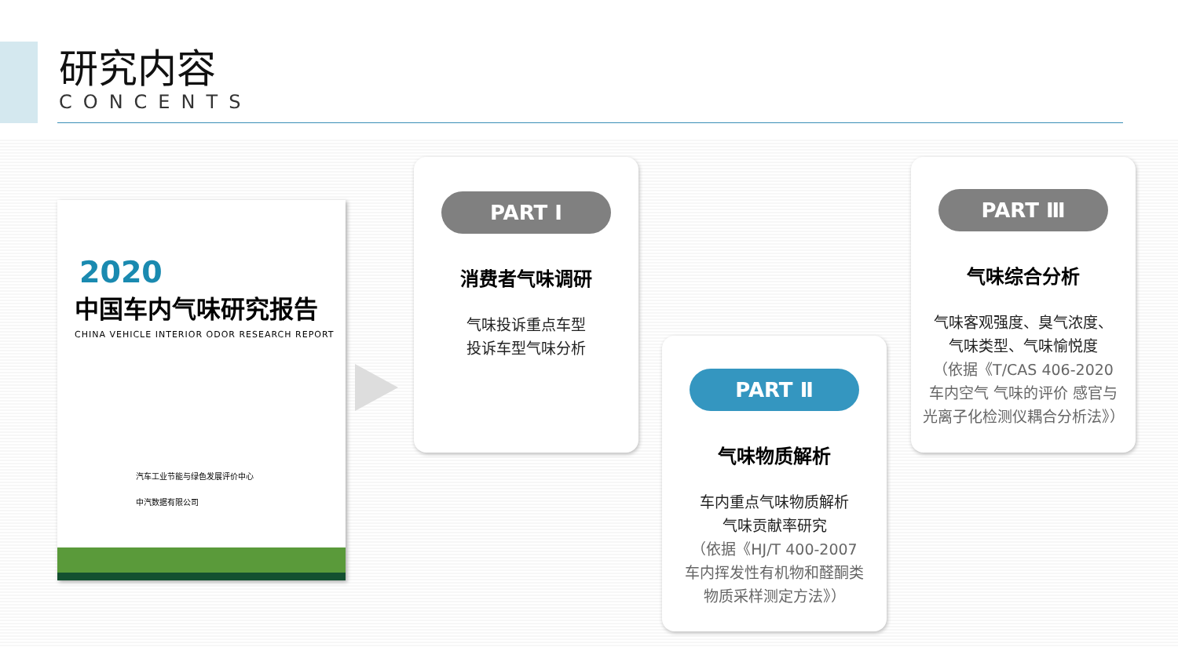研究内容
CONCENTS
2020
中国车内气味研究报告
CHINA VEHICLE INTERIOR ODOR RESEARCH REPORT
汽车工业节能与绿色发展评价中心
中汽数据有限公司
PART Ⅰ
消费者气味调研
气味投诉重点车型
投诉车型气味分析
PART Ⅱ
气味物质解析
车内重点气味物质解析
气味贡献率研究
（依据《HJ/T 400-2007
车内挥发性有机物和醛酮类
物质采样测定方法》）
PART Ⅲ
气味综合分析
气味客观强度、臭气浓度、
气味类型、气味愉悦度
（依据《T/CAS 406-2020
车内空气 气味的评价 感官与
光离子化检测仪耦合分析法》）